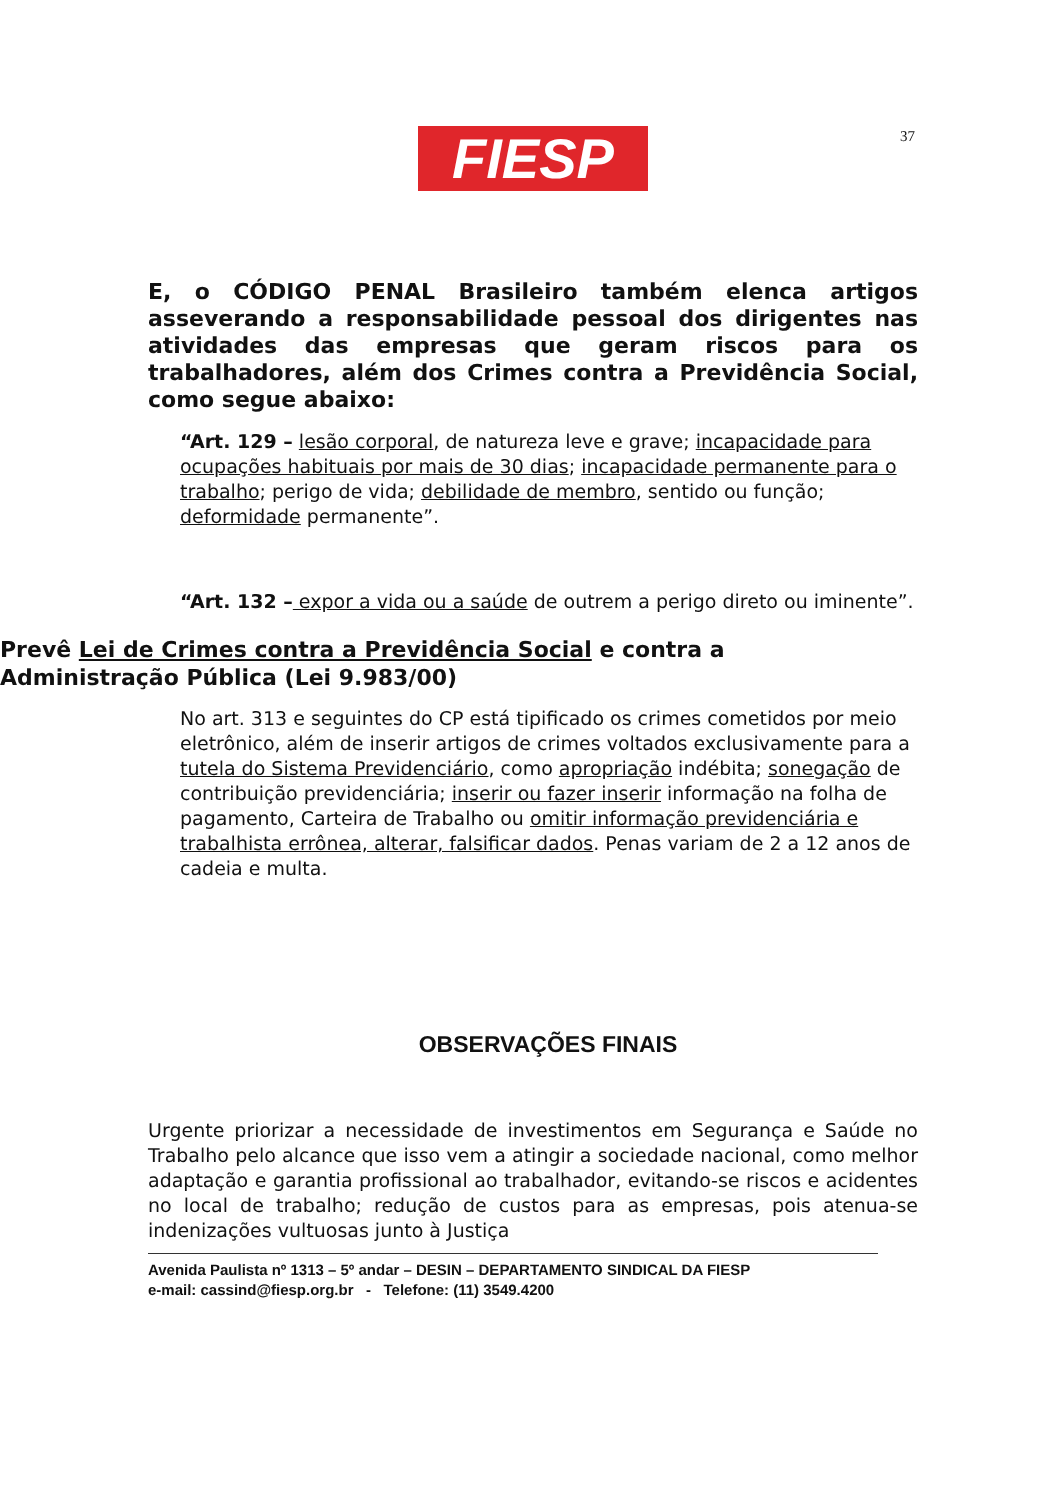FIESP 37
E, o CÓDIGO PENAL Brasileiro também elenca artigos asseverando a responsabilidade pessoal dos dirigentes nas atividades das empresas que geram riscos para os trabalhadores, além dos Crimes contra a Previdência Social, como segue abaixo:
“Art. 129 – lesão corporal, de natureza leve e grave; incapacidade para ocupações habituais por mais de 30 dias; incapacidade permanente para o trabalho; perigo de vida; debilidade de membro, sentido ou função; deformidade permanente”.
“Art. 132 – expor a vida ou a saúde de outrem a perigo direto ou iminente”.
Prevê Lei de Crimes contra a Previdência Social e contra a Administração Pública (Lei 9.983/00)
No art. 313 e seguintes do CP está tipificado os crimes cometidos por meio eletrônico, além de inserir artigos de crimes voltados exclusivamente para a tutela do Sistema Previdenciário, como apropriação indébita; sonegação de contribuição previdenciária; inserir ou fazer inserir informação na folha de pagamento, Carteira de Trabalho ou omitir informação previdenciária e trabalhista errônea, alterar, falsificar dados. Penas variam de 2 a 12 anos de cadeia e multa.
OBSERVAÇÕES FINAIS
Urgente priorizar a necessidade de investimentos em Segurança e Saúde no Trabalho pelo alcance que isso vem a atingir a sociedade nacional, como melhor adaptação e garantia profissional ao trabalhador, evitando-se riscos e acidentes no local de trabalho; redução de custos para as empresas, pois atenua-se indenizações vultuosas junto à Justiça
Avenida Paulista nº 1313 – 5º andar – DESIN – DEPARTAMENTO SINDICAL DA FIESP
e-mail: cassind@fiesp.org.br - Telefone: (11) 3549.4200